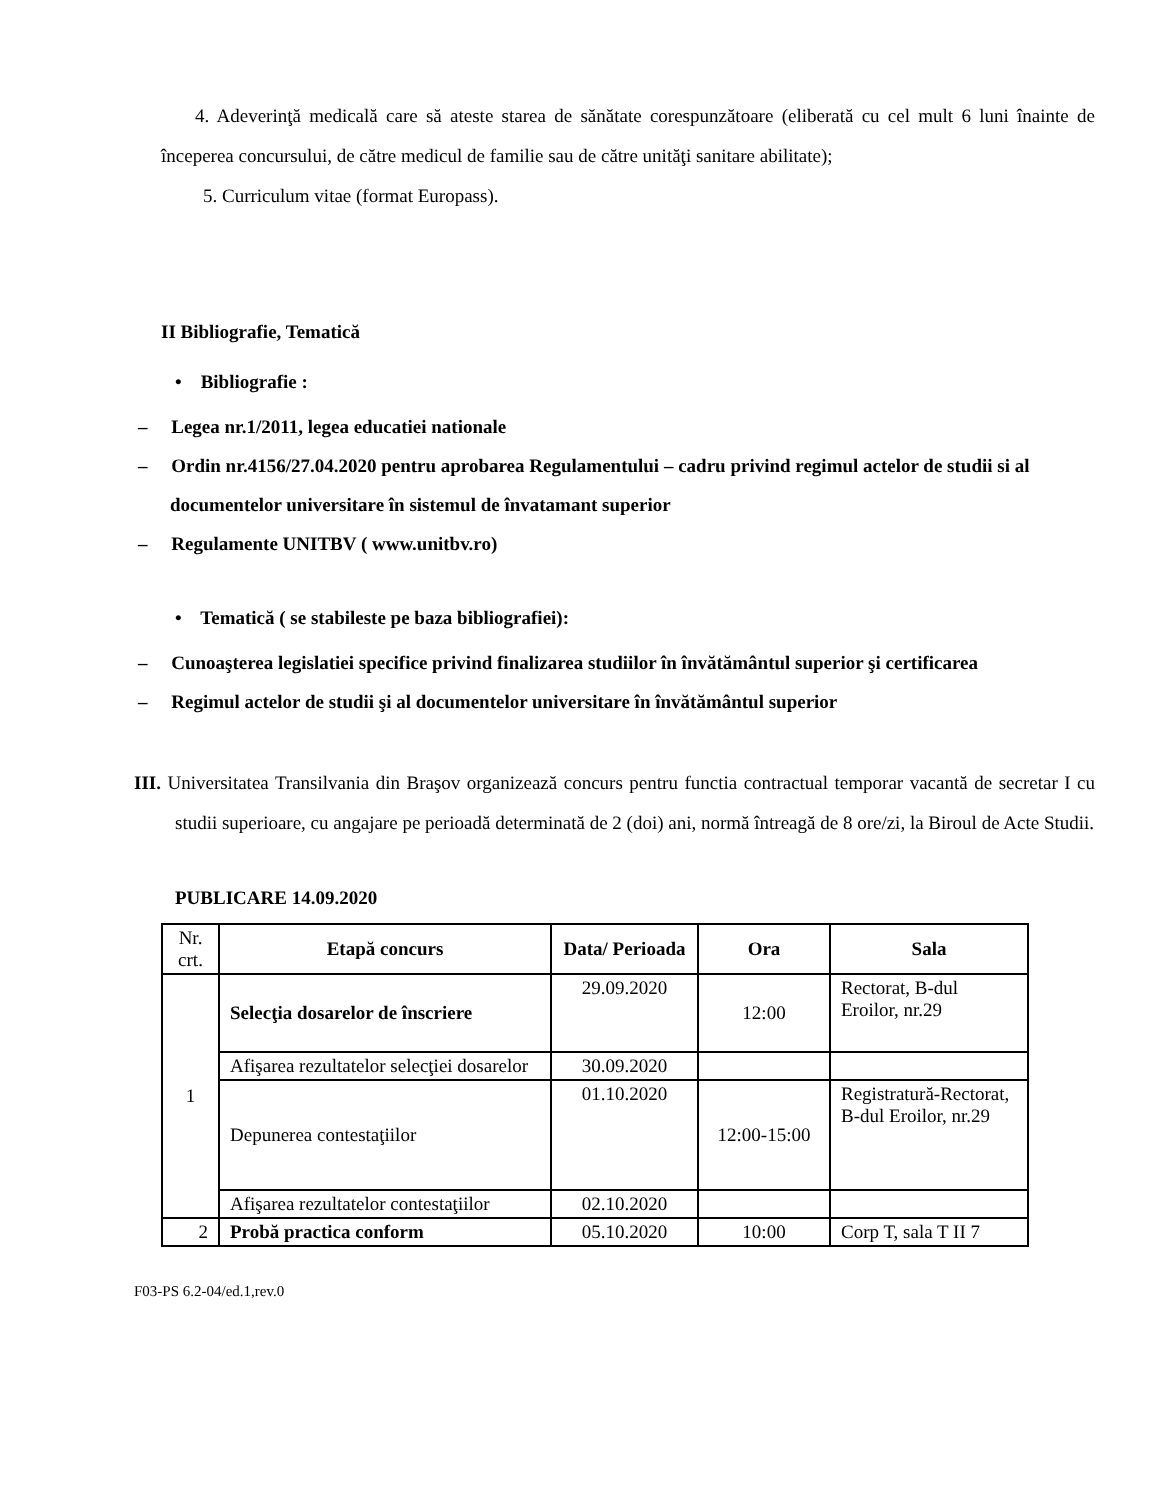4. Adeverinţă medicală care să ateste starea de sănătate corespunzătoare (eliberată cu cel mult 6 luni înainte de începerea concursului, de către medicul de familie sau de către unităţi sanitare abilitate);
5. Curriculum vitae (format Europass).
II Bibliografie, Tematică
• Bibliografie :
– Legea nr.1/2011, legea educatiei nationale
– Ordin nr.4156/27.04.2020 pentru aprobarea Regulamentului – cadru privind regimul actelor de studii si al documentelor universitare în sistemul de învatamant superior
– Regulamente UNITBV ( www.unitbv.ro)
• Tematică ( se stabileste pe baza bibliografiei):
– Cunoaşterea legislatiei specifice privind finalizarea studiilor în învătământul superior şi certificarea
– Regimul actelor de studii şi al documentelor universitare în învătământul superior
III. Universitatea Transilvania din Braşov organizează concurs pentru functia contractual temporar vacantă de secretar I cu studii superioare, cu angajare pe perioadă determinată de 2 (doi) ani, normă întreagă de 8 ore/zi, la Biroul de Acte Studii.
PUBLICARE 14.09.2020
| Nr. crt. | Etapă concurs | Data/ Perioada | Ora | Sala |
| 1 | Selecţia dosarelor de înscriere | 29.09.2020 | 12:00 | Rectorat, B-dul Eroilor, nr.29 |
| | Afişarea rezultatelor selecţiei dosarelor | 30.09.2020 | | |
| | Depunerea contestaţiilor | 01.10.2020 | 12:00-15:00 | Registratură-Rectorat, B-dul Eroilor, nr.29 |
| | Afişarea rezultatelor contestaţiilor | 02.10.2020 | | |
| 2 | Probă practica conform | 05.10.2020 | 10:00 | Corp T, sala T II 7 |
F03-PS 6.2-04/ed.1,rev.0